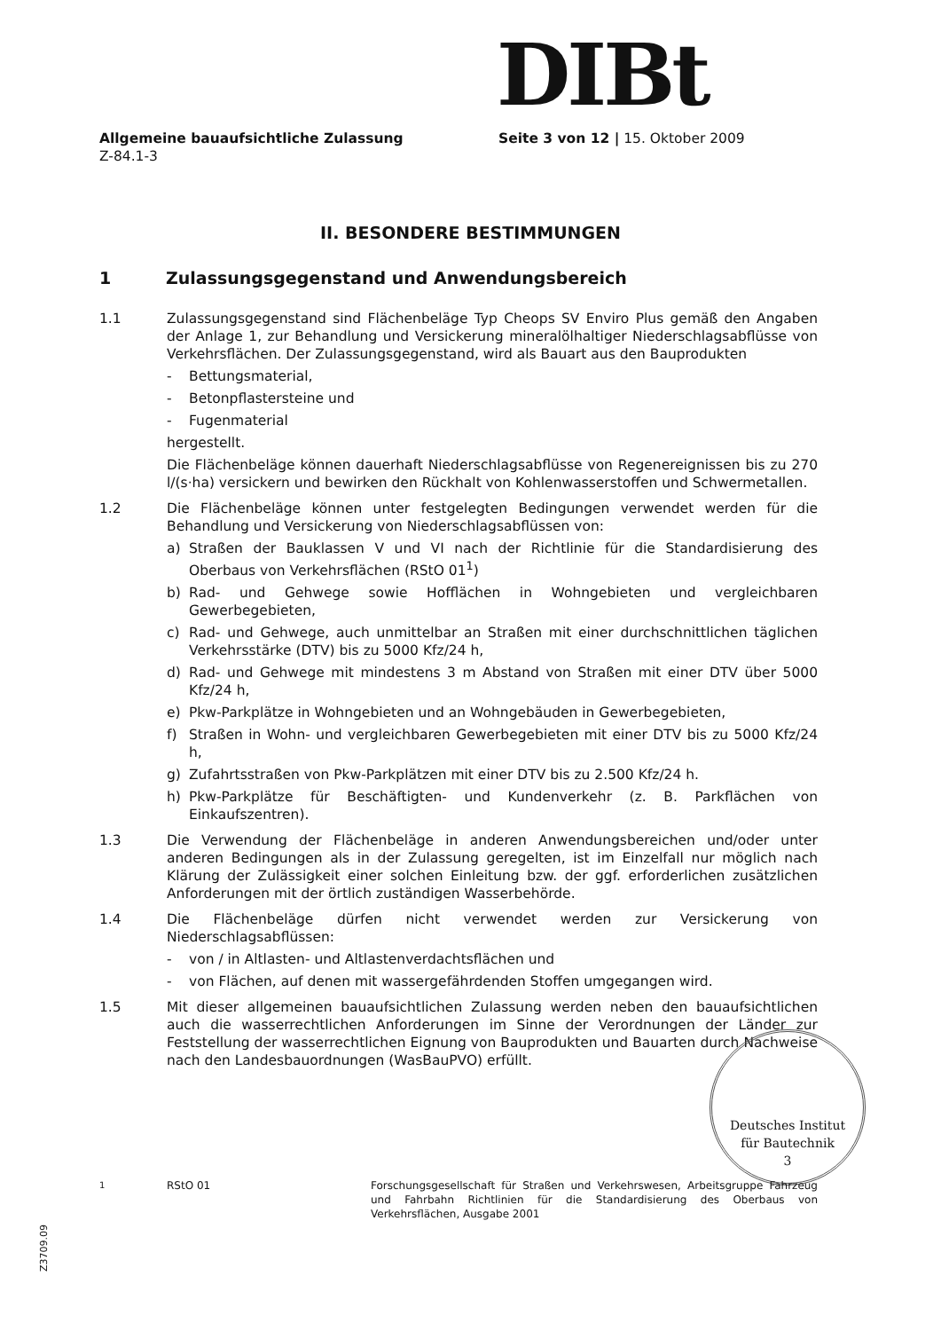DIBt
Allgemeine bauaufsichtliche Zulassung Seite 3 von 12 | 15. Oktober 2009
Z-84.1-3
II. BESONDERE BESTIMMUNGEN
1 Zulassungsgegenstand und Anwendungsbereich
1.1 Zulassungsgegenstand sind Flächenbeläge Typ Cheops SV Enviro Plus gemäß den Angaben der Anlage 1, zur Behandlung und Versickerung mineralölhaltiger Niederschlagsabflüsse von Verkehrsflächen. Der Zulassungsgegenstand, wird als Bauart aus den Bauprodukten
- Bettungsmaterial,
- Betonpflastersteine und
- Fugenmaterial
hergestellt.
Die Flächenbeläge können dauerhaft Niederschlagsabflüsse von Regenereignissen bis zu 270 l/(s·ha) versickern und bewirken den Rückhalt von Kohlenwasserstoffen und Schwermetallen.
1.2 Die Flächenbeläge können unter festgelegten Bedingungen verwendet werden für die Behandlung und Versickerung von Niederschlagsabflüssen von:
a) Straßen der Bauklassen V und VI nach der Richtlinie für die Standardisierung des Oberbaus von Verkehrsflächen (RStO 01<sup>1</sup>)
b) Rad- und Gehwege sowie Hofflächen in Wohngebieten und vergleichbaren Gewerbegebieten,
c) Rad- und Gehwege, auch unmittelbar an Straßen mit einer durchschnittlichen täglichen Verkehrsstärke (DTV) bis zu 5000 Kfz/24 h,
d) Rad- und Gehwege mit mindestens 3 m Abstand von Straßen mit einer DTV über 5000 Kfz/24 h,
e) Pkw-Parkplätze in Wohngebieten und an Wohngebäuden in Gewerbegebieten,
f) Straßen in Wohn- und vergleichbaren Gewerbegebieten mit einer DTV bis zu 5000 Kfz/24 h,
g) Zufahrtsstraßen von Pkw-Parkplätzen mit einer DTV bis zu 2.500 Kfz/24 h.
h) Pkw-Parkplätze für Beschäftigten- und Kundenverkehr (z. B. Parkflächen von Einkaufszentren).
1.3 Die Verwendung der Flächenbeläge in anderen Anwendungsbereichen und/oder unter anderen Bedingungen als in der Zulassung geregelten, ist im Einzelfall nur möglich nach Klärung der Zulässigkeit einer solchen Einleitung bzw. der ggf. erforderlichen zusätzlichen Anforderungen mit der örtlich zuständigen Wasserbehörde.
1.4 Die Flächenbeläge dürfen nicht verwendet werden zur Versickerung von Niederschlagsabflüssen:
- von / in Altlasten- und Altlastenverdachtsflächen und
- von Flächen, auf denen mit wassergefährdenden Stoffen umgegangen wird.
1.5 Mit dieser allgemeinen bauaufsichtlichen Zulassung werden neben den bauaufsichtlichen auch die wasserrechtlichen Anforderungen im Sinne der Verordnungen der Länder zur Feststellung der wasserrechtlichen Eignung von Bauprodukten und Bauarten durch Nachweise nach den Landesbauordnungen (WasBauPVO) erfüllt.
Deutsches Institut
für Bautechnik
3
<sup>1</sup> RStO 01 Forschungsgesellschaft für Straßen und Verkehrswesen, Arbeitsgruppe Fahrzeug und Fahrbahn Richtlinien für die Standardisierung des Oberbaus von Verkehrsflächen, Ausgabe 2001
Z3709.09